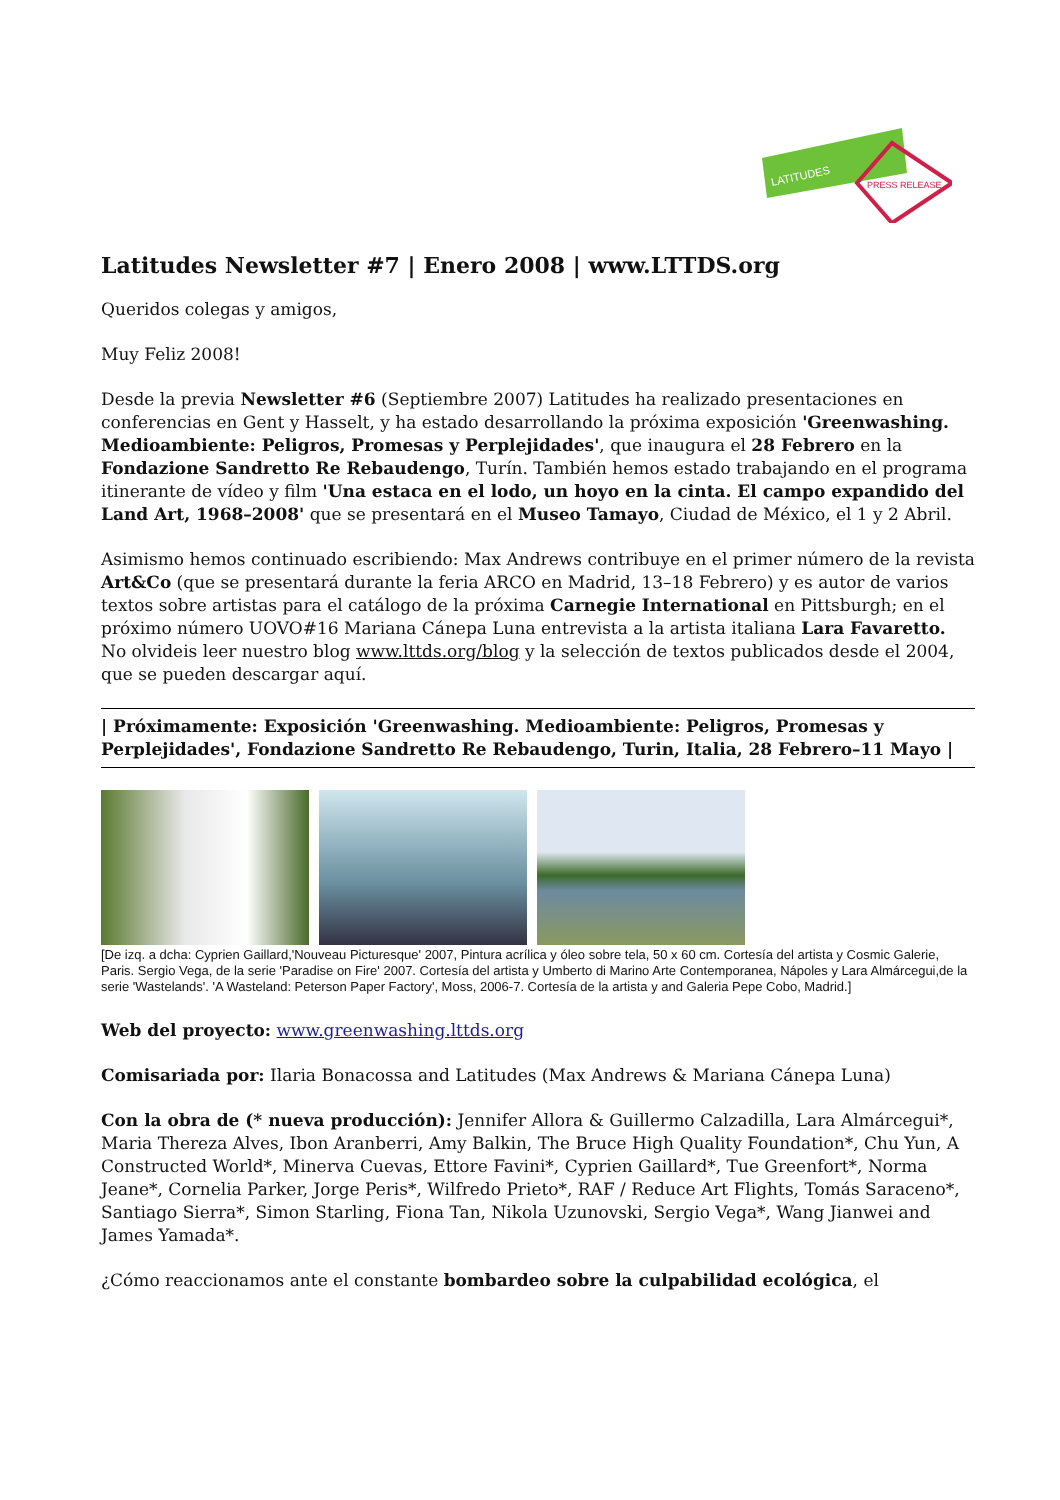LATITUDES
PRESS RELEASE
Latitudes Newsletter #7 | Enero 2008 | www.LTTDS.org
Queridos colegas y amigos,
Muy Feliz 2008!
Desde la previa Newsletter #6 (Septiembre 2007) Latitudes ha realizado presentaciones en conferencias en Gent y Hasselt, y ha estado desarrollando la próxima exposición 'Greenwashing. Medioambiente: Peligros, Promesas y Perplejidades', que inaugura el 28 Febrero en la Fondazione Sandretto Re Rebaudengo, Turín. También hemos estado trabajando en el programa itinerante de vídeo y film 'Una estaca en el lodo, un hoyo en la cinta. El campo expandido del Land Art, 1968–2008' que se presentará en el Museo Tamayo, Ciudad de México, el 1 y 2 Abril.
Asimismo hemos continuado escribiendo: Max Andrews contribuye en el primer número de la revista Art&Co (que se presentará durante la feria ARCO en Madrid, 13–18 Febrero) y es autor de varios textos sobre artistas para el catálogo de la próxima Carnegie International en Pittsburgh; en el próximo número UOVO#16 Mariana Cánepa Luna entrevista a la artista italiana Lara Favaretto. No olvideis leer nuestro blog www.lttds.org/blog y la selección de textos publicados desde el 2004, que se pueden descargar aquí.
| Próximamente: Exposición 'Greenwashing. Medioambiente: Peligros, Promesas y Perplejidades', Fondazione Sandretto Re Rebaudengo, Turin, Italia, 28 Febrero–11 Mayo |
[De izq. a dcha: Cyprien Gaillard,'Nouveau Picturesque' 2007, Pintura acrílica y óleo sobre tela, 50 x 60 cm. Cortesía del artista y Cosmic Galerie, Paris. Sergio Vega, de la serie 'Paradise on Fire' 2007. Cortesía del artista y Umberto di Marino Arte Contemporanea, Nápoles y Lara Almárcegui,de la serie 'Wastelands'. 'A Wasteland: Peterson Paper Factory', Moss, 2006-7. Cortesía de la artista y and Galeria Pepe Cobo, Madrid.]
Web del proyecto: www.greenwashing.lttds.org
Comisariada por: Ilaria Bonacossa and Latitudes (Max Andrews & Mariana Cánepa Luna)
Con la obra de (* nueva producción): Jennifer Allora & Guillermo Calzadilla, Lara Almárcegui*, Maria Thereza Alves, Ibon Aranberri, Amy Balkin, The Bruce High Quality Foundation*, Chu Yun, A Constructed World*, Minerva Cuevas, Ettore Favini*, Cyprien Gaillard*, Tue Greenfort*, Norma Jeane*, Cornelia Parker, Jorge Peris*, Wilfredo Prieto*, RAF / Reduce Art Flights, Tomás Saraceno*, Santiago Sierra*, Simon Starling, Fiona Tan, Nikola Uzunovski, Sergio Vega*, Wang Jianwei and James Yamada*.
¿Cómo reaccionamos ante el constante bombardeo sobre la culpabilidad ecológica, el